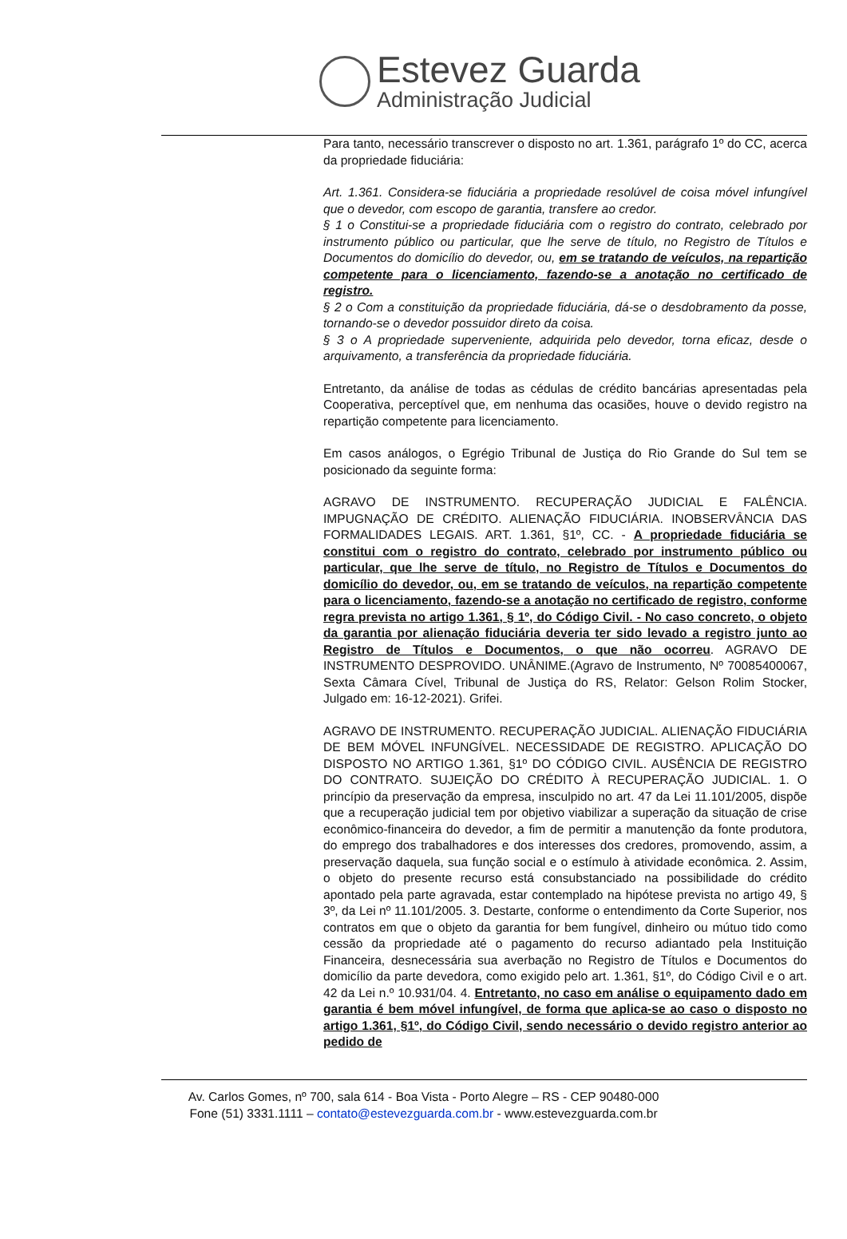Estevez Guarda
Administração Judicial
Para tanto, necessário transcrever o disposto no art. 1.361, parágrafo 1º do CC, acerca da propriedade fiduciária:
Art. 1.361. Considera-se fiduciária a propriedade resolúvel de coisa móvel infungível que o devedor, com escopo de garantia, transfere ao credor.
§ 1 o Constitui-se a propriedade fiduciária com o registro do contrato, celebrado por instrumento público ou particular, que lhe serve de título, no Registro de Títulos e Documentos do domicílio do devedor, ou, em se tratando de veículos, na repartição competente para o licenciamento, fazendo-se a anotação no certificado de registro.
§ 2 o Com a constituição da propriedade fiduciária, dá-se o desdobramento da posse, tornando-se o devedor possuidor direto da coisa.
§ 3 o A propriedade superveniente, adquirida pelo devedor, torna eficaz, desde o arquivamento, a transferência da propriedade fiduciária.
Entretanto, da análise de todas as cédulas de crédito bancárias apresentadas pela Cooperativa, perceptível que, em nenhuma das ocasiões, houve o devido registro na repartição competente para licenciamento.
Em casos análogos, o Egrégio Tribunal de Justiça do Rio Grande do Sul tem se posicionado da seguinte forma:
AGRAVO DE INSTRUMENTO. RECUPERAÇÃO JUDICIAL E FALÊNCIA. IMPUGNAÇÃO DE CRÉDITO. ALIENAÇÃO FIDUCIÁRIA. INOBSERVÂNCIA DAS FORMALIDADES LEGAIS. ART. 1.361, §1º, CC. - A propriedade fiduciária se constitui com o registro do contrato, celebrado por instrumento público ou particular, que lhe serve de título, no Registro de Títulos e Documentos do domicílio do devedor, ou, em se tratando de veículos, na repartição competente para o licenciamento, fazendo-se a anotação no certificado de registro, conforme regra prevista no artigo 1.361, § 1º, do Código Civil. - No caso concreto, o objeto da garantia por alienação fiduciária deveria ter sido levado a registro junto ao Registro de Títulos e Documentos, o que não ocorreu. AGRAVO DE INSTRUMENTO DESPROVIDO. UNÂNIME.(Agravo de Instrumento, Nº 70085400067, Sexta Câmara Cível, Tribunal de Justiça do RS, Relator: Gelson Rolim Stocker, Julgado em: 16-12-2021). Grifei.
AGRAVO DE INSTRUMENTO. RECUPERAÇÃO JUDICIAL. ALIENAÇÃO FIDUCIÁRIA DE BEM MÓVEL INFUNGÍVEL. NECESSIDADE DE REGISTRO. APLICAÇÃO DO DISPOSTO NO ARTIGO 1.361, §1º DO CÓDIGO CIVIL. AUSÊNCIA DE REGISTRO DO CONTRATO. SUJEIÇÃO DO CRÉDITO À RECUPERAÇÃO JUDICIAL. 1. O princípio da preservação da empresa, insculpido no art. 47 da Lei 11.101/2005, dispõe que a recuperação judicial tem por objetivo viabilizar a superação da situação de crise econômico-financeira do devedor, a fim de permitir a manutenção da fonte produtora, do emprego dos trabalhadores e dos interesses dos credores, promovendo, assim, a preservação daquela, sua função social e o estímulo à atividade econômica. 2. Assim, o objeto do presente recurso está consubstanciado na possibilidade do crédito apontado pela parte agravada, estar contemplado na hipótese prevista no artigo 49, § 3º, da Lei nº 11.101/2005. 3. Destarte, conforme o entendimento da Corte Superior, nos contratos em que o objeto da garantia for bem fungível, dinheiro ou mútuo tido como cessão da propriedade até o pagamento do recurso adiantado pela Instituição Financeira, desnecessária sua averbação no Registro de Títulos e Documentos do domicílio da parte devedora, como exigido pelo art. 1.361, §1º, do Código Civil e o art. 42 da Lei n.º 10.931/04. 4. Entretanto, no caso em análise o equipamento dado em garantia é bem móvel infungível, de forma que aplica-se ao caso o disposto no artigo 1.361, §1º, do Código Civil, sendo necessário o devido registro anterior ao pedido de
Av. Carlos Gomes, nº 700, sala 614 - Boa Vista - Porto Alegre – RS - CEP 90480-000
Fone (51) 3331.1111 – contato@estevezguarda.com.br - www.estevezguarda.com.br